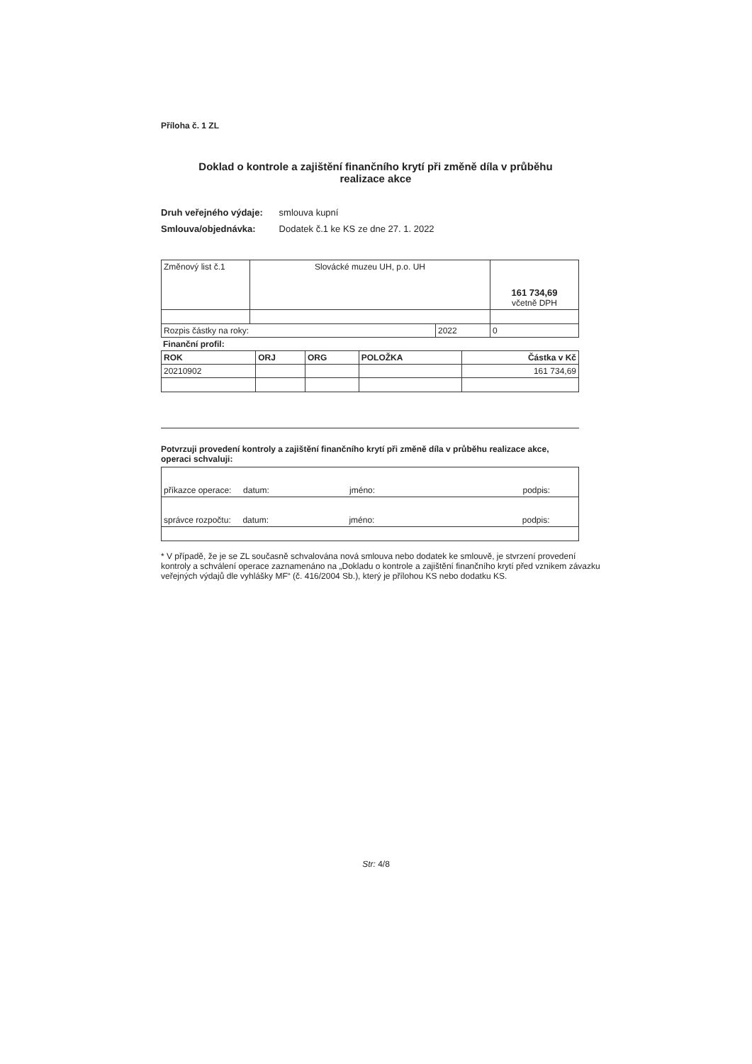Příloha č. 1 ZL
Doklad o kontrole a zajištění finančního krytí při změně díla v průběhu realizace akce
Druh veřejného výdaje: smlouva kupní
Smlouva/objednávka: Dodatek č.1 ke KS ze dne 27. 1. 2022
| Změnový list č.1 | Slovácké muzeu UH, p.o. UH | | | 161 734,69 včetně DPH |
| Rozpis částky na roky: | | 2022 | 0 | |
Finanční profil:
| ROK | ORJ | ORG | POLOŽKA | Částka v Kč |
| --- | --- | --- | --- | --- |
| 20210902 | | | | 161 734,69 |
Potvrzuji provedení kontroly a zajištění finančního krytí při změně díla v průběhu realizace akce, operaci schvaluji:
| příkazce operace: datum: jméno: podpis: |
| správce rozpočtu: datum: jméno: podpis: |
* V případě, že je se ZL současně schvalována nová smlouva nebo dodatek ke smlouvě, je stvrzení provedení kontroly a schválení operace zaznamenáno na „Dokladu o kontrole a zajištění finančního krytí před vznikem závazku veřejných výdajů dle vyhlášky MF“ (č. 416/2004 Sb.), který je přílohou KS nebo dodatku KS.
Str: 4/8